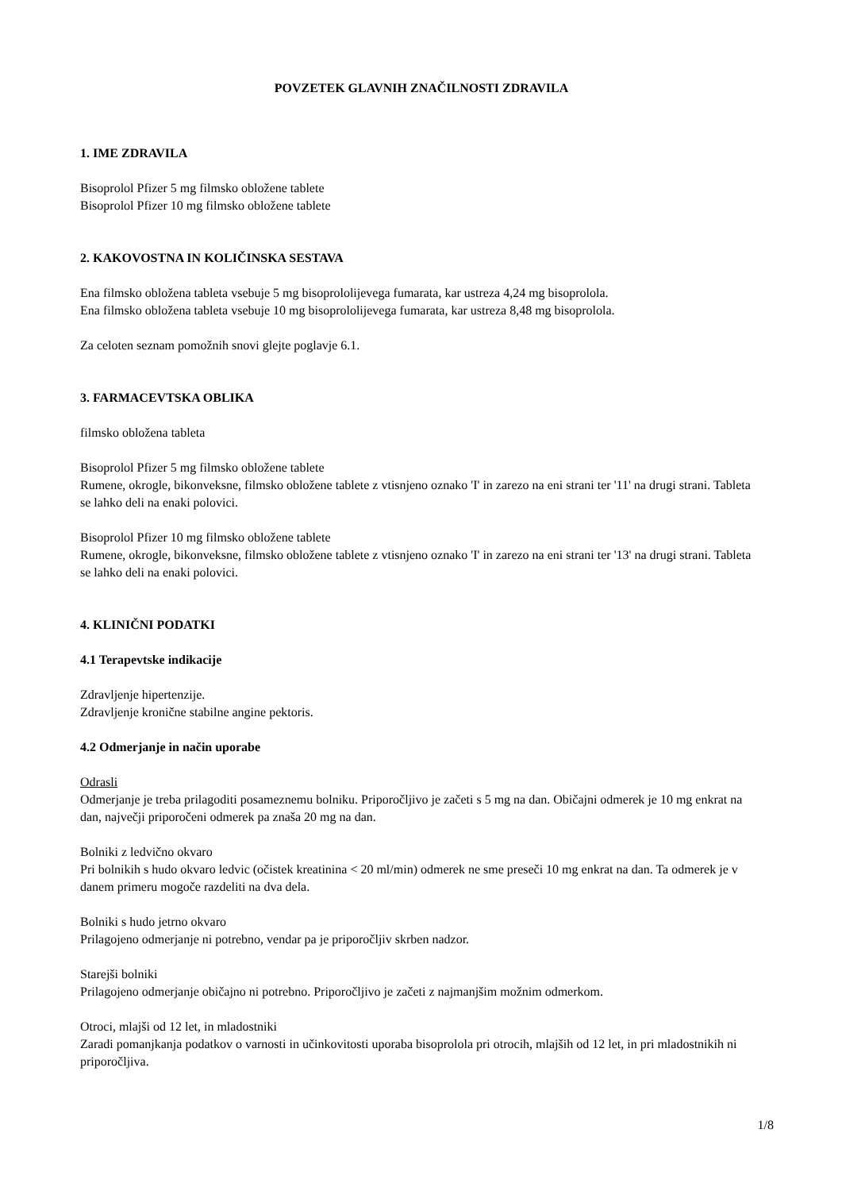POVZETEK GLAVNIH ZNAČILNOSTI ZDRAVILA
1. IME ZDRAVILA
Bisoprolol Pfizer 5 mg filmsko obložene tablete
Bisoprolol Pfizer 10 mg filmsko obložene tablete
2. KAKOVOSTNA IN KOLIČINSKA SESTAVA
Ena filmsko obložena tableta vsebuje 5 mg bisoprololijevega fumarata, kar ustreza 4,24 mg bisoprolola.
Ena filmsko obložena tableta vsebuje 10 mg bisoprololijevega fumarata, kar ustreza 8,48 mg bisoprolola.
Za celoten seznam pomožnih snovi glejte poglavje 6.1.
3. FARMACEVTSKA OBLIKA
filmsko obložena tableta
Bisoprolol Pfizer 5 mg filmsko obložene tablete
Rumene, okrogle, bikonveksne, filmsko obložene tablete z vtisnjeno oznako 'I' in zarezo na eni strani ter '11' na drugi strani. Tableta se lahko deli na enaki polovici.
Bisoprolol Pfizer 10 mg filmsko obložene tablete
Rumene, okrogle, bikonveksne, filmsko obložene tablete z vtisnjeno oznako 'I' in zarezo na eni strani ter '13' na drugi strani. Tableta se lahko deli na enaki polovici.
4. KLINIČNI PODATKI
4.1 Terapevtske indikacije
Zdravljenje hipertenzije.
Zdravljenje kronične stabilne angine pektoris.
4.2 Odmerjanje in način uporabe
Odrasli
Odmerjanje je treba prilagoditi posameznemu bolniku. Priporočljivo je začeti s 5 mg na dan. Običajni odmerek je 10 mg enkrat na dan, največji priporočeni odmerek pa znaša 20 mg na dan.
Bolniki z ledvično okvaro
Pri bolnikih s hudo okvaro ledvic (očistek kreatinina < 20 ml/min) odmerek ne sme preseči 10 mg enkrat na dan. Ta odmerek je v danem primeru mogoče razdeliti na dva dela.
Bolniki s hudo jetrno okvaro
Prilagojeno odmerjanje ni potrebno, vendar pa je priporočljiv skrben nadzor.
Starejši bolniki
Prilagojeno odmerjanje običajno ni potrebno. Priporočljivo je začeti z najmanjšim možnim odmerkom.
Otroci, mlajši od 12 let, in mladostniki
Zaradi pomanjkanja podatkov o varnosti in učinkovitosti uporaba bisoprolola pri otrocih, mlajših od 12 let, in pri mladostnikih ni priporočljiva.
1/8